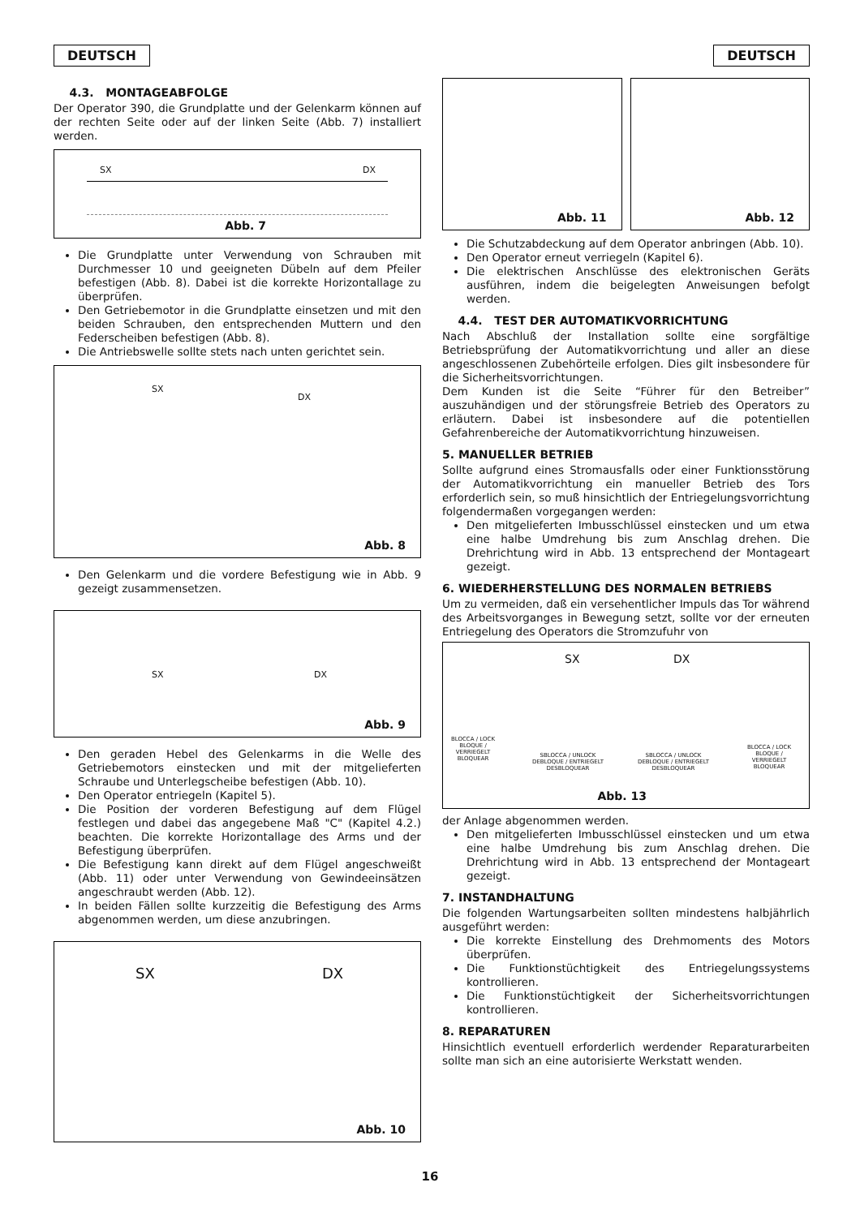DEUTSCH DEUTSCH
4.3. MONTAGEABFOLGE
Der Operator 390, die Grundplatte und der Gelenkarm können auf der rechten Seite oder auf der linken Seite (Abb. 7) installiert werden.
SX DX
Abb. 7
Die Grundplatte unter Verwendung von Schrauben mit Durchmesser 10 und geeigneten Dübeln auf dem Pfeiler befestigen (Abb. 8). Dabei ist die korrekte Horizontallage zu überprüfen.
Den Getriebemotor in die Grundplatte einsetzen und mit den beiden Schrauben, den entsprechenden Muttern und den Federscheiben befestigen (Abb. 8).
Die Antriebswelle sollte stets nach unten gerichtet sein.
SX
DX
Abb. 8
Den Gelenkarm und die vordere Befestigung wie in Abb. 9 gezeigt zusammensetzen.
SX DX
Abb. 9
Den geraden Hebel des Gelenkarms in die Welle des Getriebemotors einstecken und mit der mitgelieferten Schraube und Unterlegscheibe befestigen (Abb. 10).
Den Operator entriegeln (Kapitel 5).
Die Position der vorderen Befestigung auf dem Flügel festlegen und dabei das angegebene Maß "C" (Kapitel 4.2.) beachten. Die korrekte Horizontallage des Arms und der Befestigung überprüfen.
Die Befestigung kann direkt auf dem Flügel angeschweißt (Abb. 11) oder unter Verwendung von Gewindeeinsätzen angeschraubt werden (Abb. 12).
In beiden Fällen sollte kurzzeitig die Befestigung des Arms abgenommen werden, um diese anzubringen.
SX DX
Abb. 10
Abb. 11
Abb. 12
Die Schutzabdeckung auf dem Operator anbringen (Abb. 10).
Den Operator erneut verriegeln (Kapitel 6).
Die elektrischen Anschlüsse des elektronischen Geräts ausführen, indem die beigelegten Anweisungen befolgt werden.
4.4. TEST DER AUTOMATIKVORRICHTUNG
Nach Abschluß der Installation sollte eine sorgfältige Betriebsprüfung der Automatikvorrichtung und aller an diese angeschlossenen Zubehörteile erfolgen. Dies gilt insbesondere für die Sicherheitsvorrichtungen.
Dem Kunden ist die Seite “Führer für den Betreiber” auszuhändigen und der störungsfreie Betrieb des Operators zu erläutern. Dabei ist insbesondere auf die potentiellen Gefahrenbereiche der Automatikvorrichtung hinzuweisen.
5. MANUELLER BETRIEB
Sollte aufgrund eines Stromausfalls oder einer Funktionsstörung der Automatikvorrichtung ein manueller Betrieb des Tors erforderlich sein, so muß hinsichtlich der Entriegelungsvorrichtung folgendermaßen vorgegangen werden:
Den mitgelieferten Imbusschlüssel einstecken und um etwa eine halbe Umdrehung bis zum Anschlag drehen. Die Drehrichtung wird in Abb. 13 entsprechend der Montageart gezeigt.
6. WIEDERHERSTELLUNG DES NORMALEN BETRIEBS
Um zu vermeiden, daß ein versehentlicher Impuls das Tor während des Arbeitsvorganges in Bewegung setzt, sollte vor der erneuten Entriegelung des Operators die Stromzufuhr von
SX DX
BLOCCA / LOCK
BLOQUE /
VERRIEGELT
BLOQUEAR
SBLOCCA / UNLOCK
DEBLOQUE / ENTRIEGELT
DESBLOQUEAR
SBLOCCA / UNLOCK
DEBLOQUE / ENTRIEGELT
DESBLOQUEAR
BLOCCA / LOCK
BLOQUE /
VERRIEGELT
BLOQUEAR
Abb. 13
der Anlage abgenommen werden.
Den mitgelieferten Imbusschlüssel einstecken und um etwa eine halbe Umdrehung bis zum Anschlag drehen. Die Drehrichtung wird in Abb. 13 entsprechend der Montageart gezeigt.
7. INSTANDHALTUNG
Die folgenden Wartungsarbeiten sollten mindestens halbjährlich ausgeführt werden:
Die korrekte Einstellung des Drehmoments des Motors überprüfen.
Die Funktionstüchtigkeit des Entriegelungssystems kontrollieren.
Die Funktionstüchtigkeit der Sicherheitsvorrichtungen kontrollieren.
8. REPARATUREN
Hinsichtlich eventuell erforderlich werdender Reparaturarbeiten sollte man sich an eine autorisierte Werkstatt wenden.
16